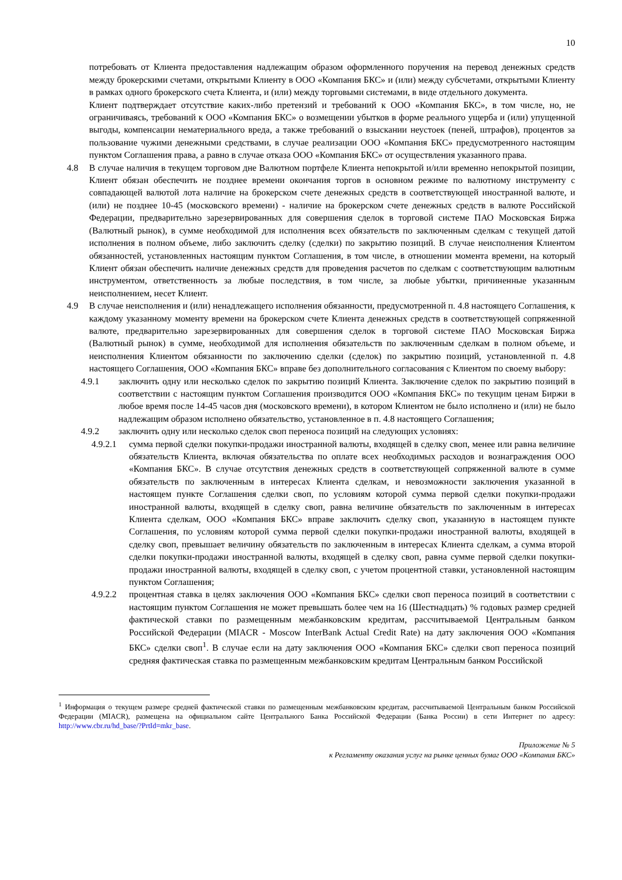10
потребовать от Клиента предоставления надлежащим образом оформленного поручения на перевод денежных средств между брокерскими счетами, открытыми Клиенту в ООО «Компания БКС» и (или) между субсчетами, открытыми Клиенту в рамках одного брокерского счета Клиента, и (или) между торговыми системами, в виде отдельного документа.
Клиент подтверждает отсутствие каких-либо претензий и требований к ООО «Компания БКС», в том числе, но, не ограничиваясь, требований к ООО «Компания БКС» о возмещении убытков в форме реального ущерба и (или) упущенной выгоды, компенсации нематериального вреда, а также требований о взыскании неустоек (пеней, штрафов), процентов за пользование чужими денежными средствами, в случае реализации ООО «Компания БКС» предусмотренного настоящим пунктом Соглашения права, а равно в случае отказа ООО «Компания БКС» от осуществления указанного права.
4.8 В случае наличия в текущем торговом дне Валютном портфеле Клиента непокрытой и/или временно непокрытой позиции, Клиент обязан обеспечить не позднее времени окончания торгов в основном режиме по валютному инструменту с совпадающей валютой лота наличие на брокерском счете денежных средств в соответствующей иностранной валюте, и (или) не позднее 10-45 (московского времени) - наличие на брокерском счете денежных средств в валюте Российской Федерации, предварительно зарезервированных для совершения сделок в торговой системе ПАО Московская Биржа (Валютный рынок), в сумме необходимой для исполнения всех обязательств по заключенным сделкам с текущей датой исполнения в полном объеме, либо заключить сделку (сделки) по закрытию позиций. В случае неисполнения Клиентом обязанностей, установленных настоящим пунктом Соглашения, в том числе, в отношении момента времени, на который Клиент обязан обеспечить наличие денежных средств для проведения расчетов по сделкам с соответствующим валютным инструментом, ответственность за любые последствия, в том числе, за любые убытки, причиненные указанным неисполнением, несет Клиент.
4.9 В случае неисполнения и (или) ненадлежащего исполнения обязанности, предусмотренной п. 4.8 настоящего Соглашения, к каждому указанному моменту времени на брокерском счете Клиента денежных средств в соответствующей сопряженной валюте, предварительно зарезервированных для совершения сделок в торговой системе ПАО Московская Биржа (Валютный рынок) в сумме, необходимой для исполнения обязательств по заключенным сделкам в полном объеме, и неисполнения Клиентом обязанности по заключению сделки (сделок) по закрытию позиций, установленной п. 4.8 настоящего Соглашения, ООО «Компания БКС» вправе без дополнительного согласования с Клиентом по своему выбору:
4.9.1 заключить одну или несколько сделок по закрытию позиций Клиента. Заключение сделок по закрытию позиций в соответствии с настоящим пунктом Соглашения производится ООО «Компания БКС» по текущим ценам Биржи в любое время после 14-45 часов дня (московского времени), в котором Клиентом не было исполнено и (или) не было надлежащим образом исполнено обязательство, установленное в п. 4.8 настоящего Соглашения;
4.9.2 заключить одну или несколько сделок своп переноса позиций на следующих условиях:
4.9.2.1 сумма первой сделки покупки-продажи иностранной валюты, входящей в сделку своп, менее или равна величине обязательств Клиента, включая обязательства по оплате всех необходимых расходов и вознаграждения ООО «Компания БКС». В случае отсутствия денежных средств в соответствующей сопряженной валюте в сумме обязательств по заключенным в интересах Клиента сделкам, и невозможности заключения указанной в настоящем пункте Соглашения сделки своп, по условиям которой сумма первой сделки покупки-продажи иностранной валюты, входящей в сделку своп, равна величине обязательств по заключенным в интересах Клиента сделкам, ООО «Компания БКС» вправе заключить сделку своп, указанную в настоящем пункте Соглашения, по условиям которой сумма первой сделки покупки-продажи иностранной валюты, входящей в сделку своп, превышает величину обязательств по заключенным в интересах Клиента сделкам, а сумма второй сделки покупки-продажи иностранной валюты, входящей в сделку своп, равна сумме первой сделки покупки-продажи иностранной валюты, входящей в сделку своп, с учетом процентной ставки, установленной настоящим пунктом Соглашения;
4.9.2.2 процентная ставка в целях заключения ООО «Компания БКС» сделки своп переноса позиций в соответствии с настоящим пунктом Соглашения не может превышать более чем на 16 (Шестнадцать) % годовых размер средней фактической ставки по размещенным межбанковским кредитам, рассчитываемой Центральным банком Российской Федерации (MIACR - Moscow InterBank Actual Credit Rate) на дату заключения ООО «Компания БКС» сделки своп<sup>1</sup>. В случае если на дату заключения ООО «Компания БКС» сделки своп переноса позиций средняя фактическая ставка по размещенным межбанковским кредитам Центральным банком Российской
<sup>1</sup> Информация о текущем размере средней фактической ставки по размещенным межбанковским кредитам, рассчитываемой Центральным банком Российской Федерации (MIACR), размещена на официальном сайте Центрального Банка Российской Федерации (Банка России) в сети Интернет по адресу: http://www.cbr.ru/hd_base/?PrtId=mkr_base.
Приложение № 5
к Регламенту оказания услуг на рынке ценных бумаг ООО «Компания БКС»